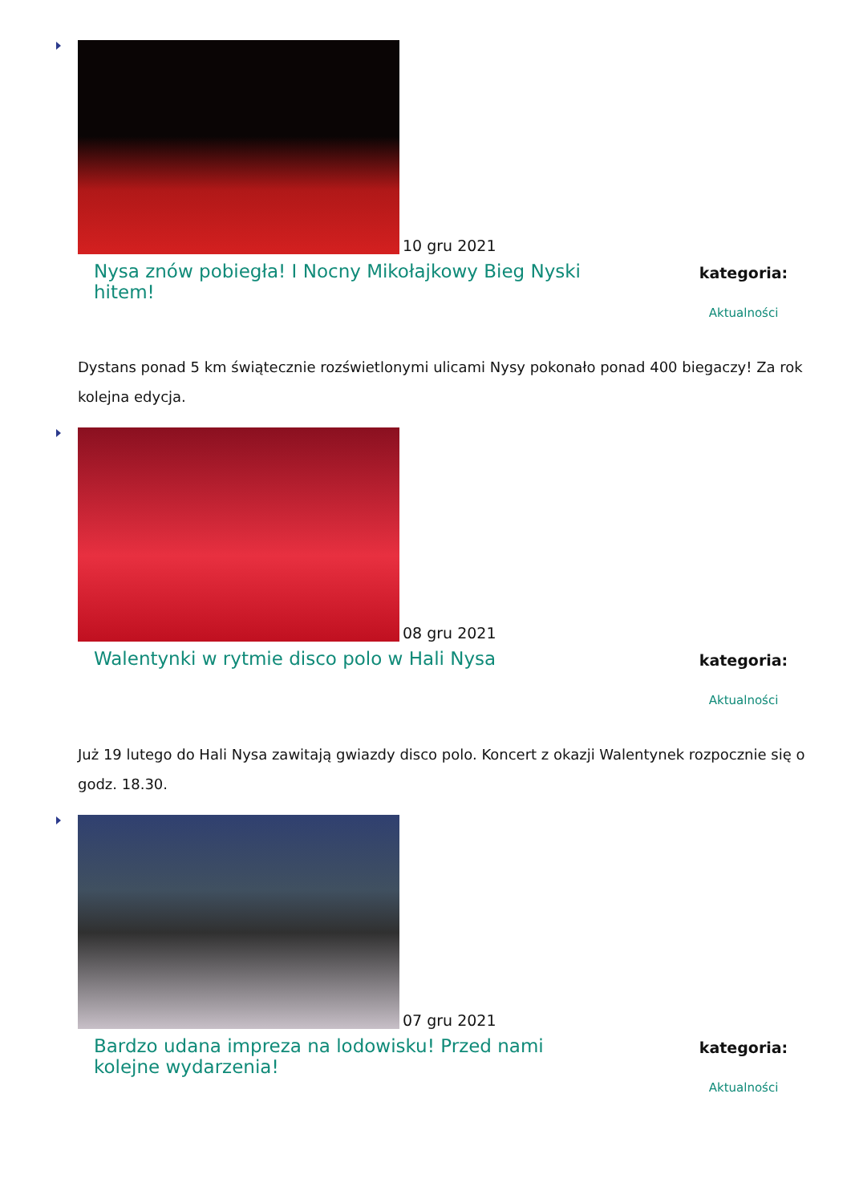10 gru 2021
Nysa znów pobiegła! I Nocny Mikołajkowy Bieg Nyski hitem!
kategoria:
Aktualności
Dystans ponad 5 km świątecznie rozświetlonymi ulicami Nysy pokonało ponad 400 biegaczy! Za rok kolejna edycja.
08 gru 2021
Walentynki w rytmie disco polo w Hali Nysa
kategoria:
Aktualności
Już 19 lutego do Hali Nysa zawitają gwiazdy disco polo. Koncert z okazji Walentynek rozpocznie się o godz. 18.30.
07 gru 2021
Bardzo udana impreza na lodowisku! Przed nami kolejne wydarzenia!
kategoria:
Aktualności